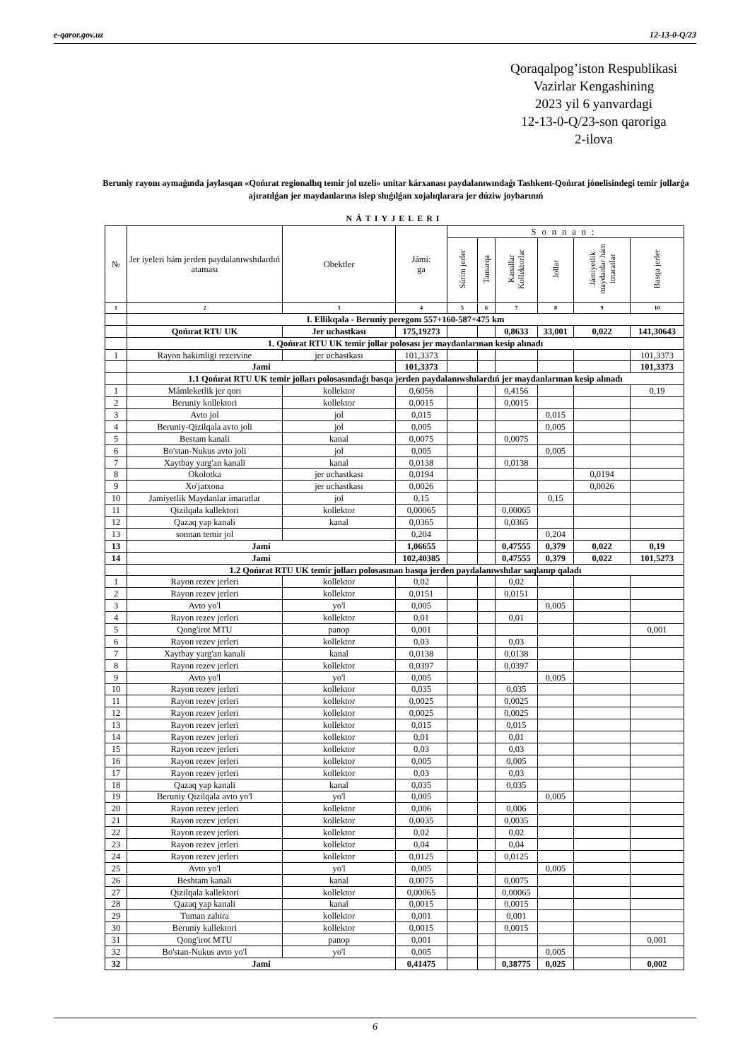e-qaror.gov.uz 12-13-0-Q/23
Qoraqalpog’iston Respublikasi
Vazirlar Kengashining
2023 yil 6 yanvardagi
12-13-0-Q/23-son qaroriga
2-ilova
Beruniy rayonı aymaǵında jaylasqan «Qońırat regionallıq temir jol uzeli» unitar kárxanası paydalanıwındaǵı Tashkent-Qońırat jónelisindegi temir jollarǵa ajıratılǵan jer maydanlarına islep shıǵılǵan xojalıqlararа jer dúziw joybarınıń
NÁTIYJELERI
| № | Jer iyeleri hám jerden paydalanıwshılardıń ataması | Obektler | Jámi: ga | Sonnan: | | | | | |
| --- | --- | --- | --- | --- | --- | --- | --- | --- | --- |
| | | | | Súrim jerler | Tamarqa | Kanallar Kollektorlar | Jollar | Jámiyetlik maydanlar hám imaratlar | Basqa jerler |
| 1 | 2 | 3 | 4 | 5 | 6 | 7 | 8 | 9 | 10 |
| | I. Ellikqala - Beruniy peregonı 557+160-587+475 km | | | | | | | | |
| | Qońırat RTU UK | Jer uchastkası | 175,19273 | | | 0,8633 | 33,001 | 0,022 | 141,30643 |
| | 1. Qońırat RTU UK temir jollar polosası jer maydanlarınan kesip alınadı | | | | | | | | |
| 1 | Rayon hakimligi rezervine | jer uchastkası | 101,3373 | | | | | | 101,3373 |
| | Jami | | 101,3373 | | | | | | 101,3373 |
| | 1.1 Qońırat RTU UK temir jolları polosasındaǵı basqa jerden paydalanıwshılardıń jer maydanlarınan kesip alınadı | | | | | | | | |
| 1 | Mámleketlik jer qorı | kollektor | 0,6056 | | | 0,4156 | | | 0,19 |
| 2 | Beruniy kollektori | kollektor | 0,0015 | | | 0,0015 | | | |
| 3 | Avto jol | jol | 0,015 | | | | 0,015 | | |
| 4 | Beruniy-Qizilqala avto joli | jol | 0,005 | | | | 0,005 | | |
| 5 | Bestam kanali | kanal | 0,0075 | | | 0,0075 | | | |
| 6 | Bo'stan-Nukus avto joli | jol | 0,005 | | | | 0,005 | | |
| 7 | Xaytbay yarg'an kanali | kanal | 0,0138 | | | 0,0138 | | | |
| 8 | Okolotka | jer uchastkası | 0,0194 | | | | | 0,0194 | |
| 9 | Xo'jatxona | jer uchastkası | 0,0026 | | | | | 0,0026 | |
| 10 | Jamiyetlik Maydanlar imaratlar | jol | 0,15 | | | | 0,15 | | |
| 11 | Qizilqala kallektori | kollektor | 0,00065 | | | 0,00065 | | | |
| 12 | Qazaq yap kanali | kanal | 0,0365 | | | 0,0365 | | | |
| 13 | sonnan temir jol | | 0,204 | | | | 0,204 | | |
| 13 | Jami | | 1,06655 | | | 0,47555 | 0,379 | 0,022 | 0,19 |
| 14 | Jami | | 102,40385 | | | 0,47555 | 0,379 | 0,022 | 101,5273 |
| | 1.2 Qońırat RTU UK temir jolları polosasınan basqa jerden paydalanıwshılar saqlanıp qaladı | | | | | | | | |
| 1 | Rayon rezev jerleri | kollektor | 0,02 | | | 0,02 | | | |
| 2 | Rayon rezev jerleri | kollektor | 0,0151 | | | 0,0151 | | | |
| 3 | Avto yo'l | yo'l | 0,005 | | | | 0,005 | | |
| 4 | Rayon rezev jerleri | kollektor | 0,01 | | | 0,01 | | | |
| 5 | Qong'irot MTU | panop | 0,001 | | | | | | 0,001 |
| 6 | Rayon rezev jerleri | kollektor | 0,03 | | | 0,03 | | | |
| 7 | Xaytbay yarg'an kanali | kanal | 0,0138 | | | 0,0138 | | | |
| 8 | Rayon rezev jerleri | kollektor | 0,0397 | | | 0,0397 | | | |
| 9 | Avto yo'l | yo'l | 0,005 | | | | 0,005 | | |
| 10 | Rayon rezev jerleri | kollektor | 0,035 | | | 0,035 | | | |
| 11 | Rayon rezev jerleri | kollektor | 0,0025 | | | 0,0025 | | | |
| 12 | Rayon rezev jerleri | kollektor | 0,0025 | | | 0,0025 | | | |
| 13 | Rayon rezev jerleri | kollektor | 0,015 | | | 0,015 | | | |
| 14 | Rayon rezev jerleri | kollektor | 0,01 | | | 0,01 | | | |
| 15 | Rayon rezev jerleri | kollektor | 0,03 | | | 0,03 | | | |
| 16 | Rayon rezev jerleri | kollektor | 0,005 | | | 0,005 | | | |
| 17 | Rayon rezev jerleri | kollektor | 0,03 | | | 0,03 | | | |
| 18 | Qazaq yap kanali | kanal | 0,035 | | | 0,035 | | | |
| 19 | Beruniy Qizilqala avto yo'l | yo'l | 0,005 | | | | 0,005 | | |
| 20 | Rayon rezev jerleri | kollektor | 0,006 | | | 0,006 | | | |
| 21 | Rayon rezev jerleri | kollektor | 0,0035 | | | 0,0035 | | | |
| 22 | Rayon rezev jerleri | kollektor | 0,02 | | | 0,02 | | | |
| 23 | Rayon rezev jerleri | kollektor | 0,04 | | | 0,04 | | | |
| 24 | Rayon rezev jerleri | kollektor | 0,0125 | | | 0,0125 | | | |
| 25 | Avto yo'l | yo'l | 0,005 | | | | 0,005 | | |
| 26 | Beshtam kanali | kanal | 0,0075 | | | 0,0075 | | | |
| 27 | Qizilqala kallektori | kollektor | 0,00065 | | | 0,00065 | | | |
| 28 | Qazaq yap kanali | kanal | 0,0015 | | | 0,0015 | | | |
| 29 | Tuman zahira | kollektor | 0,001 | | | 0,001 | | | |
| 30 | Beruniy kallektori | kollektor | 0,0015 | | | 0,0015 | | | |
| 31 | Qong'irot MTU | panop | 0,001 | | | | | | 0,001 |
| 32 | Bo'stan-Nukus avto yo'l | yo'l | 0,005 | | | | 0,005 | | |
| 32 | Jami | | 0,41475 | | | 0,38775 | 0,025 | | 0,002 |
6